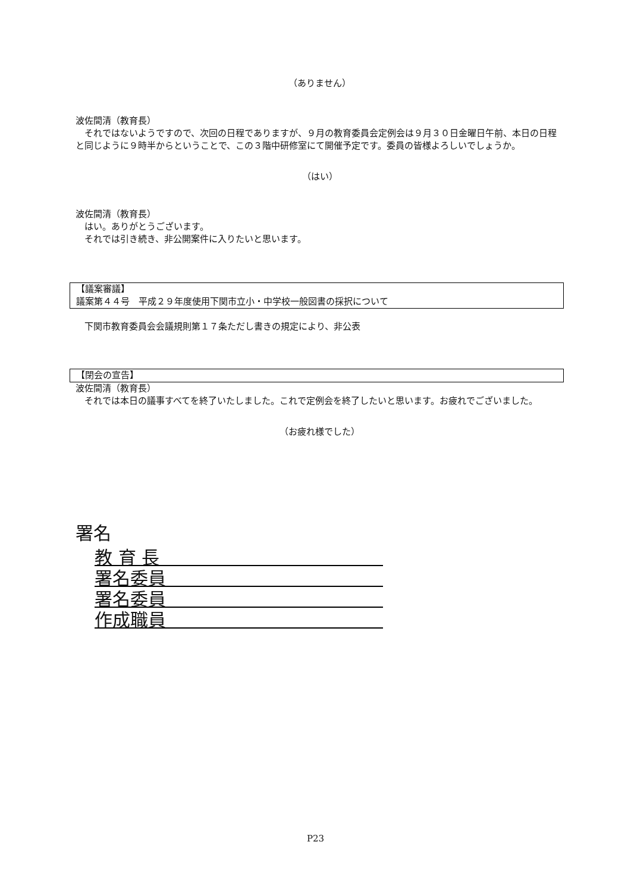（ありません）
波佐間清（教育長）
　それではないようですので、次回の日程でありますが、９月の教育委員会定例会は９月３０日金曜日午前、本日の日程と同じように９時半からということで、この３階中研修室にて開催予定です。委員の皆様よろしいでしょうか。
（はい）
波佐間清（教育長）
　はい。ありがとうございます。
　それでは引き続き、非公開案件に入りたいと思います。
【議案審議】
議案第４４号　平成２９年度使用下関市立小・中学校一般図書の採択について
　下関市教育委員会会議規則第１７条ただし書きの規定により、非公表
【閉会の宣告】
波佐間清（教育長）
　それでは本日の議事すべてを終了いたしました。これで定例会を終了したいと思います。お疲れでございました。
（お疲れ様でした）
署名
教 育 長
署名委員
署名委員
作成職員
P23